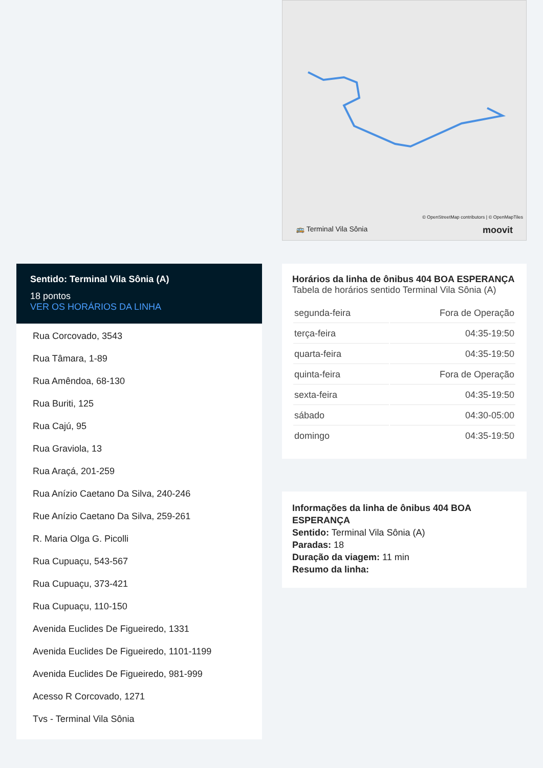© OpenStreetMap contributors | © OpenMapTiles
🚌 Terminal Vila Sônia moovit
Sentido: Terminal Vila Sônia (A)
18 pontos
VER OS HORÁRIOS DA LINHA
Rua Corcovado, 3543
Rua Tâmara, 1-89
Rua Amêndoa, 68-130
Rua Buriti, 125
Rua Cajú, 95
Rua Graviola, 13
Rua Araçá, 201-259
Rua Anízio Caetano Da Silva, 240-246
Rue Anízio Caetano Da Silva, 259-261
R. Maria Olga G. Picolli
Rua Cupuaçu, 543-567
Rua Cupuaçu, 373-421
Rua Cupuaçu, 110-150
Avenida Euclides De Figueiredo, 1331
Avenida Euclides De Figueiredo, 1101-1199
Avenida Euclides De Figueiredo, 981-999
Acesso R Corcovado, 1271
Tvs - Terminal Vila Sônia
Horários da linha de ônibus 404 BOA ESPERANÇA
Tabela de horários sentido Terminal Vila Sônia (A)
| segunda-feira | Fora de Operação |
| terça-feira | 04:35-19:50 |
| quarta-feira | 04:35-19:50 |
| quinta-feira | Fora de Operação |
| sexta-feira | 04:35-19:50 |
| sábado | 04:30-05:00 |
| domingo | 04:35-19:50 |
Informações da linha de ônibus 404 BOA ESPERANÇA
Sentido: Terminal Vila Sônia (A)
Paradas: 18
Duração da viagem: 11 min
Resumo da linha: